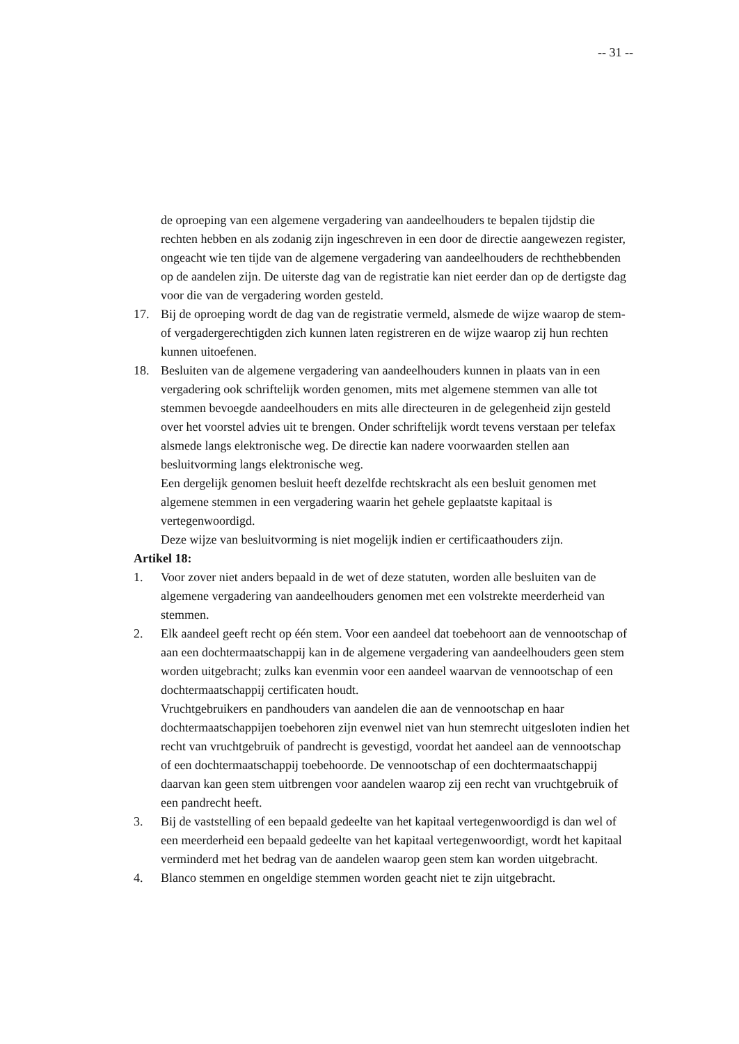-- 31 --
de oproeping van een algemene vergadering van aandeelhouders te bepalen tijdstip die rechten hebben en als zodanig zijn ingeschreven in een door de directie aangewezen register, ongeacht wie ten tijde van de algemene vergadering van aandeelhouders de rechthebbenden op de aandelen zijn. De uiterste dag van de registratie kan niet eerder dan op de dertigste dag voor die van de vergadering worden gesteld.
17. Bij de oproeping wordt de dag van de registratie vermeld, alsmede de wijze waarop de stem- of vergadergerechtigden zich kunnen laten registreren en de wijze waarop zij hun rechten kunnen uitoefenen.
18. Besluiten van de algemene vergadering van aandeelhouders kunnen in plaats van in een vergadering ook schriftelijk worden genomen, mits met algemene stemmen van alle tot stemmen bevoegde aandeelhouders en mits alle directeuren in de gelegenheid zijn gesteld over het voorstel advies uit te brengen. Onder schriftelijk wordt tevens verstaan per telefax alsmede langs elektronische weg. De directie kan nadere voorwaarden stellen aan besluitvorming langs elektronische weg.
Een dergelijk genomen besluit heeft dezelfde rechtskracht als een besluit genomen met algemene stemmen in een vergadering waarin het gehele geplaatste kapitaal is vertegenwoordigd.
Deze wijze van besluitvorming is niet mogelijk indien er certificaathouders zijn.
Artikel 18:
1. Voor zover niet anders bepaald in de wet of deze statuten, worden alle besluiten van de algemene vergadering van aandeelhouders genomen met een volstrekte meerderheid van stemmen.
2. Elk aandeel geeft recht op één stem. Voor een aandeel dat toebehoort aan de vennootschap of aan een dochtermaatschappij kan in de algemene vergadering van aandeelhouders geen stem worden uitgebracht; zulks kan evenmin voor een aandeel waarvan de vennootschap of een dochtermaatschappij certificaten houdt.
Vruchtgebruikers en pandhouders van aandelen die aan de vennootschap en haar dochtermaatschappijen toebehoren zijn evenwel niet van hun stemrecht uitgesloten indien het recht van vruchtgebruik of pandrecht is gevestigd, voordat het aandeel aan de vennootschap of een dochtermaatschappij toebehoorde. De vennootschap of een dochtermaatschappij daarvan kan geen stem uitbrengen voor aandelen waarop zij een recht van vruchtgebruik of een pandrecht heeft.
3. Bij de vaststelling of een bepaald gedeelte van het kapitaal vertegenwoordigd is dan wel of een meerderheid een bepaald gedeelte van het kapitaal vertegenwoordigt, wordt het kapitaal verminderd met het bedrag van de aandelen waarop geen stem kan worden uitgebracht.
4. Blanco stemmen en ongeldige stemmen worden geacht niet te zijn uitgebracht.